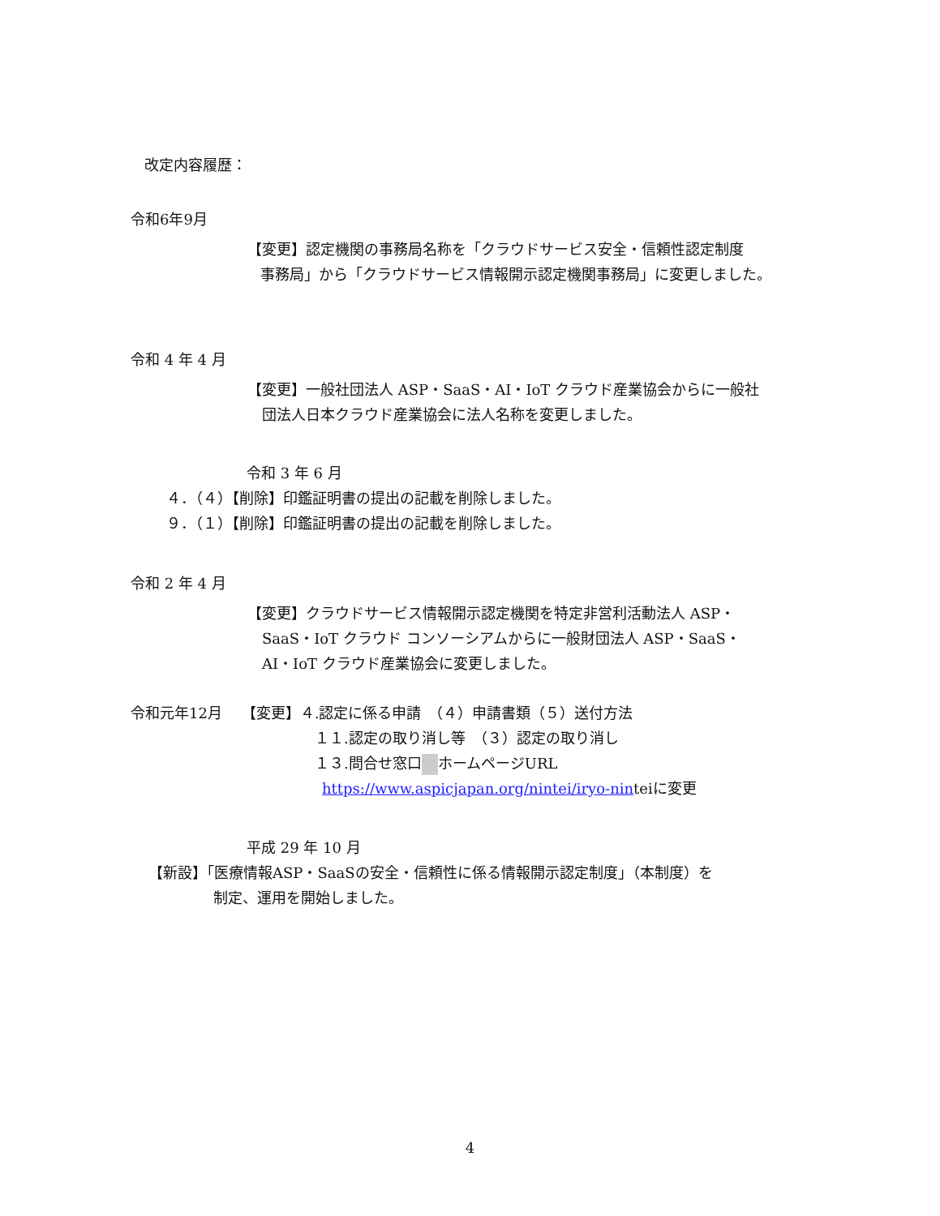改定内容履歴：
令和6年9月
【変更】認定機関の事務局名称を「クラウドサービス安全・信頼性認定制度
事務局」から「クラウドサービス情報開示認定機関事務局」に変更しました。
令和 4 年 4 月
【変更】一般社団法人 ASP・SaaS・AI・IoT クラウド産業協会からに一般社
団法人日本クラウド産業協会に法人名称を変更しました。
令和 3 年 6 月
４．（４）【削除】印鑑証明書の提出の記載を削除しました。
９．（１）【削除】印鑑証明書の提出の記載を削除しました。
令和 2 年 4 月
【変更】クラウドサービス情報開示認定機関を特定非営利活動法人 ASP・
SaaS・IoT クラウド コンソーシアムからに一般財団法人 ASP・SaaS・
AI・IoT クラウド産業協会に変更しました。
令和元年12月　 【変更】４.認定に係る申請　（４）申請書類（５）送付方法
１１.認定の取り消し等　（３）認定の取り消し
１３.問合せ窓口 ホームページURL
https://www.aspicjapan.org/nintei/iryo-ninteiに変更
平成 29 年 10 月
【新設】「医療情報ASP・SaaSの安全・信頼性に係る情報開示認定制度」（本制度）を
制定、運用を開始しました。
4